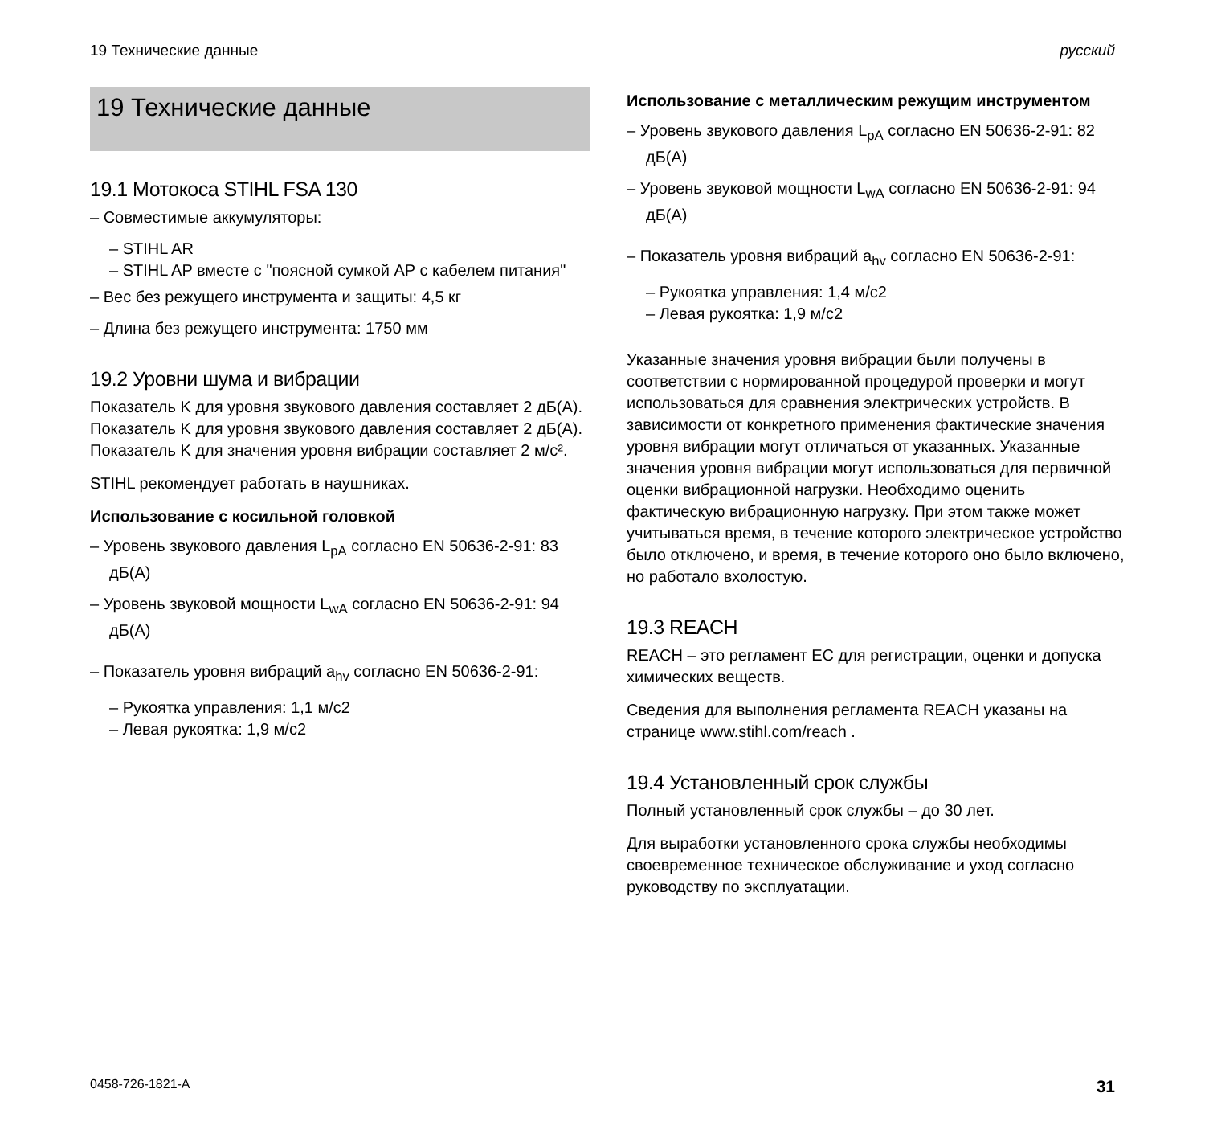19 Технические данные русский
19 Технические данные
19.1 Мотокоса STIHL FSA 130
– Совместимые аккумуляторы:
– STIHL AR
– STIHL AP вместе с "поясной сумкой AP с кабелем питания"
– Вес без режущего инструмента и защиты: 4,5 кг
– Длина без режущего инструмента: 1750 мм
19.2 Уровни шума и вибрации
Показатель K для уровня звукового давления составляет 2 дБ(A). Показатель K для уровня звукового давления составляет 2 дБ(A). Показатель K для значения уровня вибрации составляет 2 м/с².
STIHL рекомендует работать в наушниках.
Использование с косильной головкой
– Уровень звукового давления L<sub>pA</sub> согласно EN 50636-2-91: 83 дБ(A)
– Уровень звуковой мощности L<sub>wA</sub> согласно EN 50636-2-91: 94 дБ(A)
– Показатель уровня вибраций a<sub>hv</sub> согласно EN 50636-2-91:
– Рукоятка управления: 1,1 м/с2
– Левая рукоятка: 1,9 м/с2
Использование с металлическим режущим инструментом
– Уровень звукового давления L<sub>pA</sub> согласно EN 50636-2-91: 82 дБ(A)
– Уровень звуковой мощности L<sub>wA</sub> согласно EN 50636-2-91: 94 дБ(A)
– Показатель уровня вибраций a<sub>hv</sub> согласно EN 50636-2-91:
– Рукоятка управления: 1,4 м/с2
– Левая рукоятка: 1,9 м/с2
Указанные значения уровня вибрации были получены в соответствии с нормированной процедурой проверки и могут использоваться для сравнения электрических устройств. В зависимости от конкретного применения фактические значения уровня вибрации могут отличаться от указанных. Указанные значения уровня вибрации могут использоваться для первичной оценки вибрационной нагрузки. Необходимо оценить фактическую вибрационную нагрузку. При этом также может учитываться время, в течение которого электрическое устройство было отключено, и время, в течение которого оно было включено, но работало вхолостую.
19.3 REACH
REACH – это регламент ЕС для регистрации, оценки и допуска химических веществ.
Сведения для выполнения регламента REACH указаны на странице www.stihl.com/reach .
19.4 Установленный срок службы
Полный установленный срок службы – до 30 лет.
Для выработки установленного срока службы необходимы своевременное техническое обслуживание и уход согласно руководству по эксплуатации.
0458-726-1821-A 31